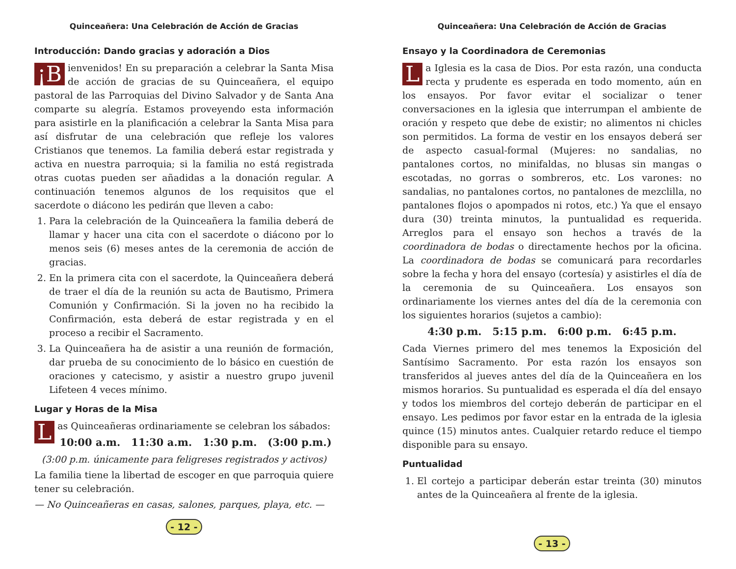Quinceañera: Una Celebración de Acción de Gracias
Introducción: Dando gracias y adoración a Dios
¡B ienvenidos! En su preparación a celebrar la Santa Misa de acción de gracias de su Quinceañera, el equipo pastoral de las Parroquias del Divino Salvador y de Santa Ana comparte su alegría. Estamos proveyendo esta información para asistirle en la planificación a celebrar la Santa Misa para así disfrutar de una celebración que refleje los valores Cristianos que tenemos. La familia deberá estar registrada y activa en nuestra parroquia; si la familia no está registrada otras cuotas pueden ser añadidas a la donación regular. A continuación tenemos algunos de los requisitos que el sacerdote o diácono les pedirán que lleven a cabo:
1. Para la celebración de la Quinceañera la familia deberá de llamar y hacer una cita con el sacerdote o diácono por lo menos seis (6) meses antes de la ceremonia de acción de gracias.
2. En la primera cita con el sacerdote, la Quinceañera deberá de traer el día de la reunión su acta de Bautismo, Primera Comunión y Confirmación. Si la joven no ha recibido la Confirmación, esta deberá de estar registrada y en el proceso a recibir el Sacramento.
3. La Quinceañera ha de asistir a una reunión de formación, dar prueba de su conocimiento de lo básico en cuestión de oraciones y catecismo, y asistir a nuestro grupo juvenil Lifeteen 4 veces mínimo.
Lugar y Horas de la Misa
Las Quinceañeras ordinariamente se celebran los sábados:
10:00 a.m. 11:30 a.m. 1:30 p.m. (3:00 p.m.)
(3:00 p.m. únicamente para feligreses registrados y activos)
La familia tiene la libertad de escoger en que parroquia quiere tener su celebración.
— No Quinceañeras en casas, salones, parques, playa, etc. —
- 12 -
Quinceañera: Una Celebración de Acción de Gracias
Ensayo y la Coordinadora de Ceremonias
La Iglesia es la casa de Dios. Por esta razón, una conducta recta y prudente es esperada en todo momento, aún en los ensayos. Por favor evitar el socializar o tener conversaciones en la iglesia que interrumpan el ambiente de oración y respeto que debe de existir; no alimentos ni chicles son permitidos. La forma de vestir en los ensayos deberá ser de aspecto casual-formal (Mujeres: no sandalias, no pantalones cortos, no minifaldas, no blusas sin mangas o escotadas, no gorras o sombreros, etc. Los varones: no sandalias, no pantalones cortos, no pantalones de mezclilla, no pantalones flojos o apompados ni rotos, etc.) Ya que el ensayo dura (30) treinta minutos, la puntualidad es requerida. Arreglos para el ensayo son hechos a través de la coordinadora de bodas o directamente hechos por la oficina. La coordinadora de bodas se comunicará para recordarles sobre la fecha y hora del ensayo (cortesía) y asistirles el día de la ceremonia de su Quinceañera. Los ensayos son ordinariamente los viernes antes del día de la ceremonia con los siguientes horarios (sujetos a cambio):
4:30 p.m. 5:15 p.m. 6:00 p.m. 6:45 p.m.
Cada Viernes primero del mes tenemos la Exposición del Santísimo Sacramento. Por esta razón los ensayos son transferidos al jueves antes del día de la Quinceañera en los mismos horarios. Su puntualidad es esperada el día del ensayo y todos los miembros del cortejo deberán de participar en el ensayo. Les pedimos por favor estar en la entrada de la iglesia quince (15) minutos antes. Cualquier retardo reduce el tiempo disponible para su ensayo.
Puntualidad
1. El cortejo a participar deberán estar treinta (30) minutos antes de la Quinceañera al frente de la iglesia.
- 13 -